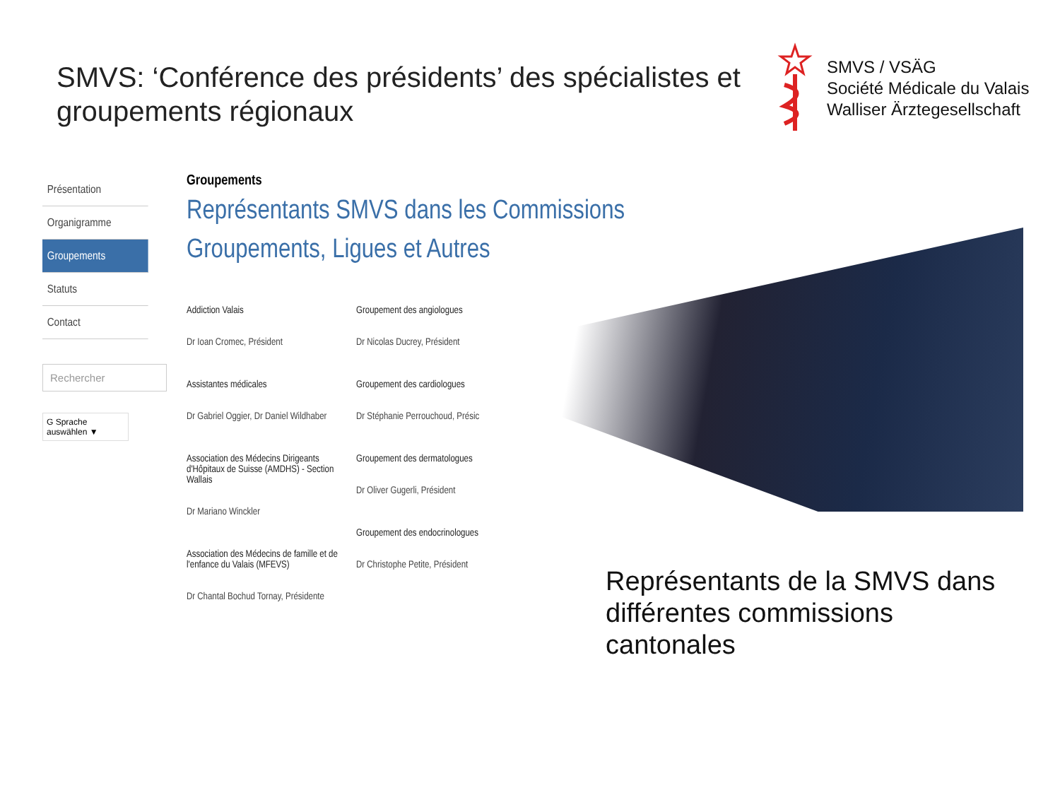SMVS: ‘Conférence des présidents’ des spécialistes et groupements régionaux
SMVS / VSÄG
Société Médicale du Valais
Walliser Ärztegesellschaft
Présentation
Organigramme
Groupements
Statuts
Contact
Rechercher
G Sprache auswählen ▼
Groupements
Représentants SMVS dans les Commissions
Groupements, Ligues et Autres
Addiction Valais
Dr Ioan Cromec, Président
Assistantes médicales
Dr Gabriel Oggier, Dr Daniel Wildhaber
Association des Médecins Dirigeants d'Hôpitaux de Suisse (AMDHS) - Section Wallais
Dr Mariano Winckler
Association des Médecins de famille et de l'enfance du Valais (MFEVS)
Dr Chantal Bochud Tornay, Présidente
Groupement des angiologues
Dr Nicolas Ducrey, Président
Groupement des cardiologues
Dr Stéphanie Perrouchoud, Présic
Groupement des dermatologues
Dr Oliver Gugerli, Président
Groupement des endocrinologues
Dr Christophe Petite, Président
Représentants de la SMVS dans différentes commissions cantonales